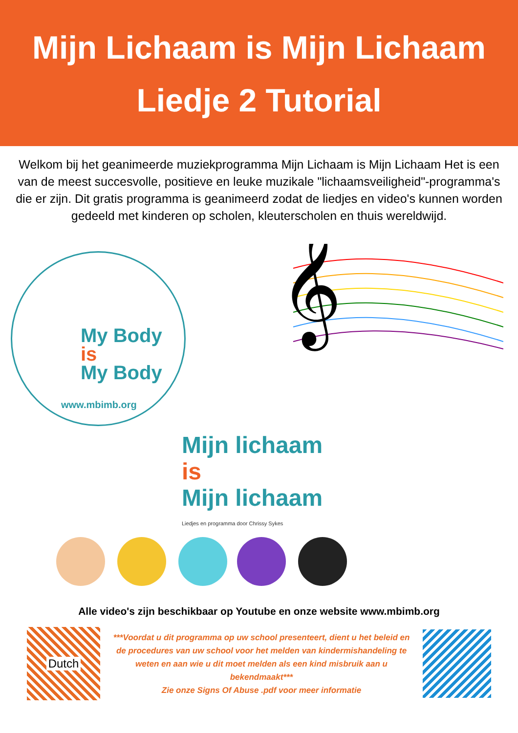Mijn Lichaam is Mijn Lichaam
Liedje 2 Tutorial
Welkom bij het geanimeerde muziekprogramma Mijn Lichaam is Mijn Lichaam Het is een van de meest succesvolle, positieve en leuke muzikale "lichaamsveiligheid"-programma's die er zijn. Dit gratis programma is geanimeerd zodat de liedjes en video's kunnen worden gedeeld met kinderen op scholen, kleuterscholen en thuis wereldwijd.
My Body
is
My Body
www.mbimb.org
𝄞
Mijn lichaam
is
Mijn lichaam
Liedjes en programma door Chrissy Sykes
Alle video's zijn beschikbaar op Youtube en onze website www.mbimb.org
Dutch
***Voordat u dit programma op uw school presenteert, dient u het beleid en de procedures van uw school voor het melden van kindermishandeling te weten en aan wie u dit moet melden als een kind misbruik aan u bekendmaakt***
Zie onze Signs Of Abuse .pdf voor meer informatie